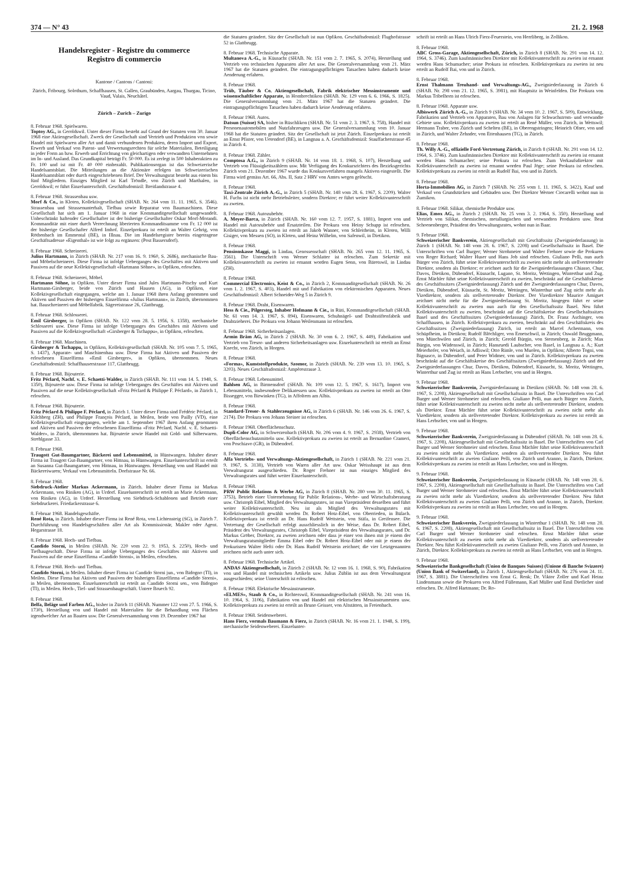374 — N° 43 21. 2. 1968
Handelsregister - Registre du commerce
Registro di commercio
Kantone / Cantons / Cantoni:
Zürich, Fribourg, Solothurn, Schaffhausen, St. Gallen, Graubünden, Aargau, Thurgau, Ticino, Vaud, Valais, Neuchâtel.
Zürich – Zurich – Zurigo
8. Februar 1968. Spielwaren.
Toptoy AG., in Geroldswil. Unter dieser Firma besteht auf Grund der Statuten vom 30. Januar 1968 eine Aktiengesellschaft. Zweck der Gesellschaft sind Vertrieb und Produktion von sowie Handel mit Spielwaren aller Art und damit verbundenen Produkten, deren Import und Export, Erwerb und Verkauf von Patent- und Verwertungsrechten für solche Materialien, Beteiligung in jeder Form an bzw. Erwerb und Errichtung von gleichartigen oder verwandten Unternehmen im In- und Ausland. Das Grundkapital beträgt Fr. 50 000. Es ist zerlegt in 500 Inhaberaktien zu Fr. 100 und ist mit Fr. 40 000 einbezahlt. Publikationsorgan ist das Schweizerische Handelsamtsblatt. Die Mitteilungen an die Aktionäre erfolgen im Schweizerischen Handelsamtsblatt oder durch eingeschriebenen Brief. Der Verwaltungsrat besteht aus einem bis fünf Mitgliedern. Einziges Mitglied ist Karl Tröndle, von Zürich und Marthalen, in Geroldswil; er führt Einzelunterschrift. Geschäftsdomizil: Breitlandstrasse 4.
8. Februar 1968. Strassenbau usw.
Morf & Co., in Kloten, Kollektivgesellschaft (SHAB. Nr. 264 vom 11. 11. 1965, S. 3546). Strassenbau und Strassenunterhalt, Tiefbau sowie Reparatur von Baumaschinen. Diese Gesellschaft hat sich am 1. Januar 1968 in eine Kommanditgesellschaft umgewandelt. Unbeschränkt haftender Gesellschafter ist der bisherige Gesellschafter Oskar Morf-Morandi. Kommanditär mit einer durch Verrechnung liberierten Kommanditsumme von Fr. 12 000 ist der bisherige Gesellschafter Alfred Imhof. Einzelprokura ist erteilt an Walter Gehrig, von Röthenbach im Emmental (BE), in Illnau. Die im Handelsregister bereits eingetragene Geschäftsadresse «Eigenthal» ist wie folgt zu ergänzen: (Post Bassersdorf).
8. Februar 1968. Schreinerei.
Julius Hartmann, in Zürich (SHAB. Nr. 217 vom 16. 9. 1960, S. 2686), mechanische Bau- und Möbelschreinerei. Diese Firma ist infolge Ueberganges des Geschäftes mit Aktiven und Passiven auf die neue Kollektivgesellschaft «Hartmann Söhne», in Opfikon, erloschen.
8. Februar 1968. Schreinerei, Möbel.
Hartmann Söhne, in Opfikon. Unter dieser Firma sind Jules Hartmann-Pitschy und Kurt Hartmann-Girsberger, beide von Zürich und Hausen (AG), in Opfikon, eine Kollektivgesellschaft eingegangen, welche am 1. Januar 1968 ihren Anfang genommen und Aktiven und Passiven der bisherigen Einzelfirma «Julius Hartmann», in Zürich, übernommen hat. Bauschreinerei und Möbelfabrik. Sägereistrasse 26, Glattbrugg.
8. Februar 1968. Schlosserei.
Emil Girsberger, in Opfikon (SHAB. Nr. 122 vom 28. 5. 1956, S. 1358), mechanische Schlosserei usw. Diese Firma ist infolge Ueberganges des Geschäftes mit Aktiven und Passiven auf die Kollektivgesellschaft «Girsberger & Tschappu», in Opfikon, erloschen.
8. Februar 1968. Maschinen.
Girsberger & Tschappu, in Opfikon, Kollektivgesellschaft (SHAB. Nr. 105 vom 7. 5. 1965, S. 1437), Apparate- und Maschinenbau usw. Diese Firma hat Aktiven und Passiven der erloschenen Einzelfirma «Emil Girsberger», in Opfikon, übernommen. Neues Geschäftsdomizil: Schaffhauserstrasse 117, Glattbrugg.
8. Februar 1968. Bijouterie.
Fritz Péclard, Nachf. v. E. Schaetti-Walder, in Zürich (SHAB. Nr. 111 vom 14. 5. 1948, S. 1350), Bijouterie usw. Diese Firma ist infolge Ueberganges des Geschäftes mit Aktiven und Passiven auf die neue Kollektivgesellschaft «Fritz Péclard & Philippe F. Péclard», in Zürich 1, erloschen.
8. Februar 1968. Bijouterie.
Fritz Péclard & Philippe F. Péclard, in Zürich 1. Unter dieser Firma sind Frédéric Péclard, in Kilchberg (ZH), und Philippe François Péclard, in Meilen, beide von Pailly (VD), eine Kollektivgesellschaft eingegangen, welche am 1. September 1967 ihren Anfang genommen und Aktiven und Passiven der erloschenen Einzelfirma «Fritz Péclard, Nachf. v. E. Schaetti-Walder», in Zürich, übernommen hat. Bijouterie sowie Handel mit Gold- und Silberwaren. Strehlgasse 33.
8. Februar 1968.
Traugott Gut-Baumgartner, Bäckerei und Lebensmittel, in Hüntwangen. Inhaber dieser Firma ist Traugott Gut-Baumgartner, von Hittnau, in Hüntwangen. Einzelunterschrift ist erteilt an Susanna Gut-Baumgartner, von Hittnau, in Hüntwangen. Herstellung von und Handel mit Bäckereiwaren; Verkauf von Lebensmitteln. Dorfstrasse Nr. 66.
8. Februar 1968.
Siebdruck-Atelier Markus Ackermann, in Zürich. Inhaber dieser Firma ist Markus Ackermann, von Riniken (AG), in Urdorf. Einzelunterschrift ist erteilt an Marie Ackermann, von Riniken (AG), in Urdorf. Herstellung von Siebdruck-Schablonen und Betrieb einer Siebdruckerei. Friedackerstrasse 6.
8. Februar 1968. Handelsgeschäfte.
René Rota, in Zürich. Inhaber dieser Firma ist René Rota, von Lichtensteig (SG), in Zürich 7. Durchführung von Handelsgeschäften aller Art als Kommissionär, Makler oder Agent. Hegarstrasse 18.
8. Februar 1968. Hoch- und Tiefbau.
Candido Storni, in Meilen (SHAB. Nr. 220 vom 22. 9. 1953, S. 2250), Hoch- und Tiefbaugeschäft. Diese Firma ist infolge Ueberganges des Geschäftes mit Aktiven und Passiven auf die neue Einzelfirma «Candido Storni», in Meilen, erloschen.
8. Februar 1968. Hoch- und Tiefbau.
Candido Storni, in Meilen. Inhaber dieser Firma ist Candido Storni jun., von Bidogno (TI), in Meilen. Diese Firma hat Aktiven und Passiven der bisherigen Einzelfirma «Candido Storni», in Meilen, übernommen. Einzelunterschrift ist erteilt an Candido Storni sen., von Bidogno (TI), in Meilen. Hoch-, Tief- und Strassenbaugeschäft. Untere Bruech 92.
8. Februar 1968.
Belfa, Beläge und Farben AG., bisher in Zürich 11 (SHAB. Nummer 122 vom 27. 5. 1966, S. 1730), Herstellung von und Handel mit Materialien für die Behandlung von Flächen irgendwelcher Art an Bauten usw. Die Generalversammlung vom 19. Dezember 1967 hat
die Statuten geändert. Sitz der Gesellschaft ist nun Opfikon. Geschäftsdomizil: Flughofstrasse 52 in Glattbrugg.
8. Februar 1968. Technische Apparate.
Multanova A.-G., in Küsnacht (SHAB. Nr. 151 vom 2. 7. 1965, S. 2074), Herstellung und Vertrieb von technischen Apparaten aller Art usw. Die Generalversammlung vom 21. März 1967 hat die Statuten geändert. Die eintragungspflichtigen Tatsachen haben dadurch keine Aenderung erfahren.
8. Februar 1968.
Trüb, Täuber & Co. Aktiengesellschaft, Fabrik elektrischer Messinstrumente und wissenschaftlicher Apparate, in Hombrechtikon (SHAB. Nr. 129 vom 6. 6. 1966, S. 1825). Die Generalversammlung vom 21. März 1967 hat die Statuten geändert. Die eintragungspflichtigen Tatsachen haben dadurch keine Aenderung erfahren.
8. Februar 1968. Autos.
Datsun (Suisse) SA, bisher in Rüschlikon (SHAB. Nr. 51 vom 2. 3. 1967, S. 758), Handel mit Personenautomobilen und Nutzfahrzeugen usw. Die Generalversammlung vom 10. Januar 1968 hat die Statuten geändert. Sitz der Gesellschaft ist jetzt Zürich. Einzelprokura ist erteilt an Ernst Pfister, von Uetendorf (BE), in Langnau a. A. Geschäftsdomizil: Stauffacherstrasse 45 in Zürich 4.
8. Februar 1968. Zähler.
Comptosa A.G., in Zürich 9 (SHAB. Nr. 14 vom 18. 1. 1968, S. 107), Herstellung und Vertrieb von Flüssigkeitszählern usw. Mit Verfügung des Konkursrichters des Bezirksgerichts Zürich vom 21. Dezember 1967 wurde das Konkursverfahren mangels Aktiven eingestellt. Die Firma wird gemäss Art. 66, Abs. II, Satz 2 HRV von Amtes wegen gelöscht.
8. Februar 1968.
Taxi-Zentrale Zürich A.-G., in Zürich 5 (SHAB. Nr. 148 vom 28. 6. 1967, S. 2209). Walter H. Fuchs ist nicht mehr Betriebsleiter, sondern Direktor; er führt weiter Kollektivunterschrift zu zweien.
8. Februar 1968. Autozubehör.
A. Meyer-Barca, in Zürich (SHAB. Nr. 160 vom 12. 7. 1957, S. 1881), Import von und Handel mit Autozubehör und Ersatzteilen. Die Prokura von Heiny Schupp ist erloschen. Kollektivprokura zu zweien ist erteilt an Jakob Wanner, von Schleitheim, in Kloten, Willi Gisiger, von Messen (SO), in Kloten, und Heinz Wilhelm, von Safenwil, in Dietikon.
8. Februar 1968.
Pensionskasse Maggi, in Lindau, Genossenschaft (SHAB. Nr. 265 vom 12. 11. 1965, S. 3561). Die Unterschrift von Werner Schlatter ist erloschen. Zum Sekretär mit Kollektivunterschrift zu zweien ist ernannt worden Eugen Senn, von Bäretswil, in Lindau (ZH).
8. Februar 1968.
Commercial Electronics, Keist & Co., in Zürich 2, Kommanditgesellschaft (SHAB. Nr. 26 vom 1. 2. 1967, S. 403), Handel mit und Fabrikation von elektronischen Apparaten. Neues Geschäftsdomizil: Albert Schneider-Weg 5 in Zürich 9.
8. Februar 1968. Draht, Eisenwaren.
Hess & Cie., Pilgersteg, Inhaber Hofmann & Cie., in Rüti, Kommanditgesellschaft (SHAB. Nr. 61 vom 14. 3. 1967, S. 894), Eisenwaren, Schuhnägel- und Drahtstiftenfabrik und Drahtzieherei. Die Prokura von Johann Weilenmann ist erloschen.
8. Februar 1968. Sicherheitsanlagen.
Armin Bräm AG, in Zürich 2 (SHAB. Nr. 30 vom 6. 2. 1967, S. 449), Fabrikation und Vertrieb von Tresor- und anderen Sicherheitsanlagen usw. Einzelunterschrift ist erteilt an Ernst Knecht, von Zürich, in Horgen.
8. Februar 1968.
«Forma», Kunststoffprodukte, Szomor, in Zürich (SHAB. Nr. 239 vom 13. 10. 1965, S. 3203). Neues Geschäftsdomizil: Ampèrestrasse 3.
8. Februar 1968. Lebensmittel.
Bahlsen AG, in Birmensdorf (SHAB. Nr. 109 vom 12. 5. 1967, S. 1617), Import von Lebensmitteln, insbesondere Delikatessen usw. Kollektivprokura zu zweien ist erteilt an Otto Bissegger, von Birwinken (TG), in Affoltern am Albis.
8. Februar 1968.
Standard-Tresor- & Stahlerzeugnisse AG, in Zürich 6 (SHAB. Nr. 146 vom 26. 6. 1967, S. 2174). Die Prokura von Johann Steiner ist erloschen.
8. Februar 1968. Oberflächenschutz.
Dupli-Color AG, in Schwerzenbach (SHAB. Nr. 206 vom 4. 9. 1967, S. 2938), Vertrieb von Oberflächenschutzmitteln usw. Kollektivprokura zu zweien ist erteilt an Bernardino Crameri, von Poschiavo (GR), in Dübendorf.
8. Februar 1968.
Alfa Vertriebs- und Verwaltungs-Aktiengesellschaft, in Zürich 1 (SHAB. Nr. 221 vom 21. 9. 1967, S. 3138), Vertrieb von Waren aller Art usw. Oskar Weisshaupt ist aus dem Verwaltungsrat ausgeschieden. Dr. Roger Frehner ist nun einziges Mitglied des Verwaltungsrates und führt weiter Einzelunterschrift.
8. Februar 1968.
PRW Public Relations & Werbe AG, in Zürich 8 (SHAB. Nr. 280 vom 30. 11. 1965, S. 3753), Betrieb einer Unternehmung für Public Relations-, Werbe- und Wirtschaftsberatung usw. Christoph Eibel, Mitglied des Verwaltungsrates, ist nun Vizepräsident desselben und führt weiter Kollektivunterschrift. Neu ist als Mitglied des Verwaltungsrates mit Kollektivunterschrift gewählt worden Dr. Robert Hotz-Eibel, von Oberrieden, in Bülach. Kollektivprokura ist erteilt an Dr. Hans Rudolf Wettstein, von Stäfa, in Greifensee. Die Vertretung der Gesellschaft erfolgt ausschliesslich in der Weise, dass Dr. Robert Eibel, Präsident des Verwaltungsrates, Christoph Eibel, Vizepräsident des Verwaltungsrates, und Dr. Markus Gröber, Direktor, zu zweien zeichnen oder dass je einer von ihnen mit je einem der Verwaltungsratsmitglieder Emma Eibel oder Dr. Robert Hotz-Eibel oder mit je einem der Prokuristen Walter Hefti oder Dr. Hans Rudolf Wettstein zeichnet; die vier Letztgenannten zeichnen nicht auch unter sich.
8. Februar 1968. Technische Artikel.
ANDAS Aktiengesellschaft, in Zürich 2 (SHAB. Nr. 12 vom 16. 1. 1968, S. 90), Fabrikation von und Handel mit technischen Artikeln usw. Julius Züblin ist aus dem Verwaltungsrat ausgeschieden; seine Unterschrift ist erloschen.
8. Februar 1968. Elektrische Messinstrumente.
«ELMES», Staub & Co., in Richterswil, Kommanditgesellschaft (SHAB. Nr. 241 vom 16. 10. 1964, S. 3106), Fabrikation von und Handel mit elektrischen Messinstrumenten usw. Kollektivprokura zu zweien ist erteilt an Bruno Geisser, von Altstätten, in Freienbach.
8. Februar 1968. Seidenweberei.
Hans Fierz, vormals Baumann & Fierz, in Zürich (SHAB. Nr. 16 vom 21. 1. 1948, S. 199), mechanische Seidenweberei. Einzelunter-
schrift ist erteilt an Hans Ulrich Fierz-Feuerstein, von Herrliberg, in Zollikon.
8. Februar 1968.
ABC Gross-Garage, Aktiengesellschaft, Zürich, in Zürich 8 (SHAB. Nr. 291 vom 14. 12. 1964, S. 3746). Zum kaufmännischen Direktor mit Kollektivunterschrift zu zweien ist ernannt worden Hans Schumacher; seine Prokura ist erloschen. Kollektivprokura zu zweien ist neu erteilt an Rudolf Bai, von und in Zürich.
8. Februar 1968.
Ernst Thalmann Treuhand- und Verwaltungs-AG., Zweigniederlassung in Zürich 6 (SHAB. Nr. 298 vom 21. 12. 1965, S. 3981), mit Hauptsitz in Weinfelden. Die Prokura von Markus Tribelhorn ist erloschen.
8. Februar 1968. Apparate usw.
Albiswerk Zürich A.-G., in Zürich 9 (SHAB. Nr. 34 vom 10. 2. 1967, S. 509), Entwicklung, Fabrikation und Vertrieb von Apparaten, Bau von Anlagen für Schwachstrom- und verwandte Gebiete usw. Kollektivprokura zu zweien ist erteilt an René Müller, von Zürich, in Wettswil; Hermann Traber, von Zürich und Schelten (BE), in Oberengstringen; Heinrich Ofner, von und in Zürich, und Walter Zehnder, von Ettenhausen (TG), in Zürich.
8. Februar 1968.
Th. Willy A.-G., offizielle Ford-Vertretung Zürich, in Zürich 8 (SHAB. Nr. 291 vom 14. 12. 1964, S. 3746). Zum kaufmännischen Direktor mit Kollektivunterschrift zu zweien ist ernannt worden Hans Schumacher; seine Prokura ist erloschen. Zum Verkaufsdirektor mit Kollektivunterschrift zu zweien ist ernannt worden Paul Jöge; seine Prokura ist erloschen. Kollektivprokura zu zweien ist erteilt an Rudolf Bai, von und in Zürich.
8. Februar 1968.
Horta-Immobilien AG, in Zürich 7 (SHAB. Nr. 255 vom 1. 11. 1965, S. 3422), Kauf und Verkauf von Grundstücken und Gebäuden usw. Der Direktor Werner Ciocarelli wohnt nun in Zumikon.
8. Februar 1968. Silikat, chemische Produkte usw.
Elias, Emox AG., in Zürich 2 (SHAB. Nr. 25 vom 3. 2. 1964, S. 350). Herstellung und Vertrieb von Silikat, chemischen, metallurgischen und verwandten Produkten usw. Beat Schoenenberger, Präsident des Verwaltungsrates, wohnt nun in Baar.
9. Februar 1968.
Schweizerischer Bankverein, Aktiengesellschaft mit Geschäftssitz (Zweigniederlassung) in Zürich 1 (SHAB. Nr. 148 vom 28. 6. 1967, S. 2208) und Gesellschaftssitz in Basel. Die Unterschriften von Carl Burger; Werner Strohmeier und Walter Frehner sowie die Prokuren von Roger Richard; Walter Huser und Hans Job sind erloschen. Giuliano Pelli, nun auch Bürger von Zürich, führt seine Kollektivunterschrift zu zweien nicht mehr als stellvertretender Direktor, sondern als Direktor; er zeichnet auch für die Zweigniederlassungen Chiasso, Chur, Davos, Dietikon, Dübendorf, Küsnacht, Lugano, St. Moritz, Wettingen, Winterthur und Zug. Ernst Mächler führt seine Kollektivunterschrift zu zweien, beschränkt auf die Geschäftskreise des Geschäftssitzes (Zweigniederlassung) Zürich und der Zweigniederlassungen Chur, Davos, Dietikon, Dübendorf, Küsnacht, St. Moritz, Wettingen, Winterthur und Zug nicht mehr als Vizedirektor, sondern als stellvertretender Direktor. Der Vizedirektor Maurice Amiguet zeichnet nicht mehr für die Zweigniederlassung St. Moritz, hingegen führt er seine Kollektivunterschrift zu zweien nun auch für den Gesellschaftssitz Basel. Neu führt Kollektivunterschrift zu zweien, beschränkt auf die Geschäftskreise des Gesellschaftssitzes Basel und des Geschäftssitzes (Zweigniederlassung) Zürich, Dr. Franz Aschinger, von Schaffhausen, in Zürich. Kollektivprokura zu zweien, beschränkt auf den Geschäftskreis des Geschäftssitzes (Zweigniederlassung) Zürich, ist erteilt an Marcel Achermann, von Schüpfheim, in Dietikon; Rudolf Blöchliger, von Ernetschwil, in Zürich; Oswald Bruggmann, von Münchwilen und Zürich, in Zürich; Gerold Bürgin, von Sternenberg, in Zürich; Max Bürgin, von Wädenswil, in Zürich; Hansruedi Laubscher, von Basel, in Langnau a. A.; Kurt Meierhofer, von Weiach, in Adliswil; Otto Rimle, von Muolen, in Opfikon; Alberto Togni, von Bignasco, in Dübendorf, und Peter Widmer, von und in Zürich. Kollektivprokura zu zweien beschränkt auf die Geschäftskreise des Geschäftssitzes (Zweigniederlassung) Zürich und der Zweigniederlassungen Chur, Davos, Dietikon, Dübendorf, Küsnacht, St. Moritz, Wettingen, Winterthur und Zug ist erteilt an Hans Lerbscher, von und in Horgen.
9. Februar 1968.
Schweizerischer Bankverein, Zweigniederlassung in Dietikon (SHAB. Nr. 148 vom 28. 6. 1967, S. 2208), Aktiengesellschaft mit Gesellschaftssitz in Basel. Die Unterschriften von Carl Burger und Werner Strohmeier sind erloschen. Giuliano Pelli, nun auch Bürger von Zürich, führt seine Kollektivunterschrift zu zweien nicht mehr als stellvertretender Direktor, sondern als Direktor. Ernst Mächler führt seine Kollektivunterschrift zu zweien nicht mehr als Vizedirektor, sondern als stellvertretender Direktor. Kollektivprokura zu zweien ist erteilt an Hans Lerbscher, von und in Horgen.
9. Februar 1968.
Schweizerischer Bankverein, Zweigniederlassung in Dübendorf (SHAB. Nr. 148 vom 28. 6. 1967, S. 2208), Aktiengesellschaft mit Gesellschaftssitz in Basel. Die Unterschriften von Carl Burger und Werner Strohmeier sind erloschen. Ernst Mächler führt seine Kollektivunterschrift zu zweien nicht mehr als Vizedirektor, sondern als stellvertretender Direktor. Neu führt Kollektivunterschrift zu zweien Giuliano Pelli, von Zürich und Aranno, in Zürich, Direktor. Kollektivprokura zu zweien ist erteilt an Hans Lerbscher, von und in Horgen.
9. Februar 1968.
Schweizerischer Bankverein, Zweigniederlassung in Küsnacht (SHAB. Nr. 148 vom 28. 6. 1967, S. 2208), Aktiengesellschaft mit Gesellschaftssitz in Basel. Die Unterschriften von Carl Burger und Werner Strohmeier sind erloschen. Ernst Mächler führt seine Kollektivunterschrift zu zweien nicht mehr als Vizedirektor, sondern als stellvertretender Direktor. Neu führt Kollektivunterschrift zu zweien Giuliano Pelli, von Zürich und Aranno, in Zürich, Direktor. Kollektivprokura zu zweien ist erteilt an Hans Lerbscher, von und in Horgen.
9. Februar 1968.
Schweizerischer Bankverein, Zweigniederlassung in Winterthur 1 (SHAB. Nr. 148 vom 28. 6. 1967, S. 2208), Aktiengesellschaft mit Gesellschaftssitz in Basel. Die Unterschriften von Carl Burger und Werner Strohmeier sind erloschen. Ernst Mächler führt seine Kollektivunterschrift zu zweien nicht mehr als Vizedirektor, sondern als stellvertretender Direktor. Neu führt Kollektivunterschrift zu zweien Giuliano Pelli, von Zürich und Aranno, in Zürich, Direktor. Kollektivprokura zu zweien ist erteilt an Hans Lerbscher, von und in Horgen.
9. Februar 1968.
Schweizerische Bankgesellschaft (Union de Banques Suisses) (Unione di Banche Svizzere) (Union Bank of Switzerland), in Zürich 1, Aktiengesellschaft (SHAB. Nr. 276 vom 24. 11. 1967, S. 3881). Die Unterschriften von Ernst G. Renk; Dr. Viktor Zoller und Karl Heinz Lindenmann sowie die Prokuren von Alfred Füllemann, Karl Müller und Emil Dietlicher sind erloschen. Dr. Alfred Hartmann; Dr. Ro-